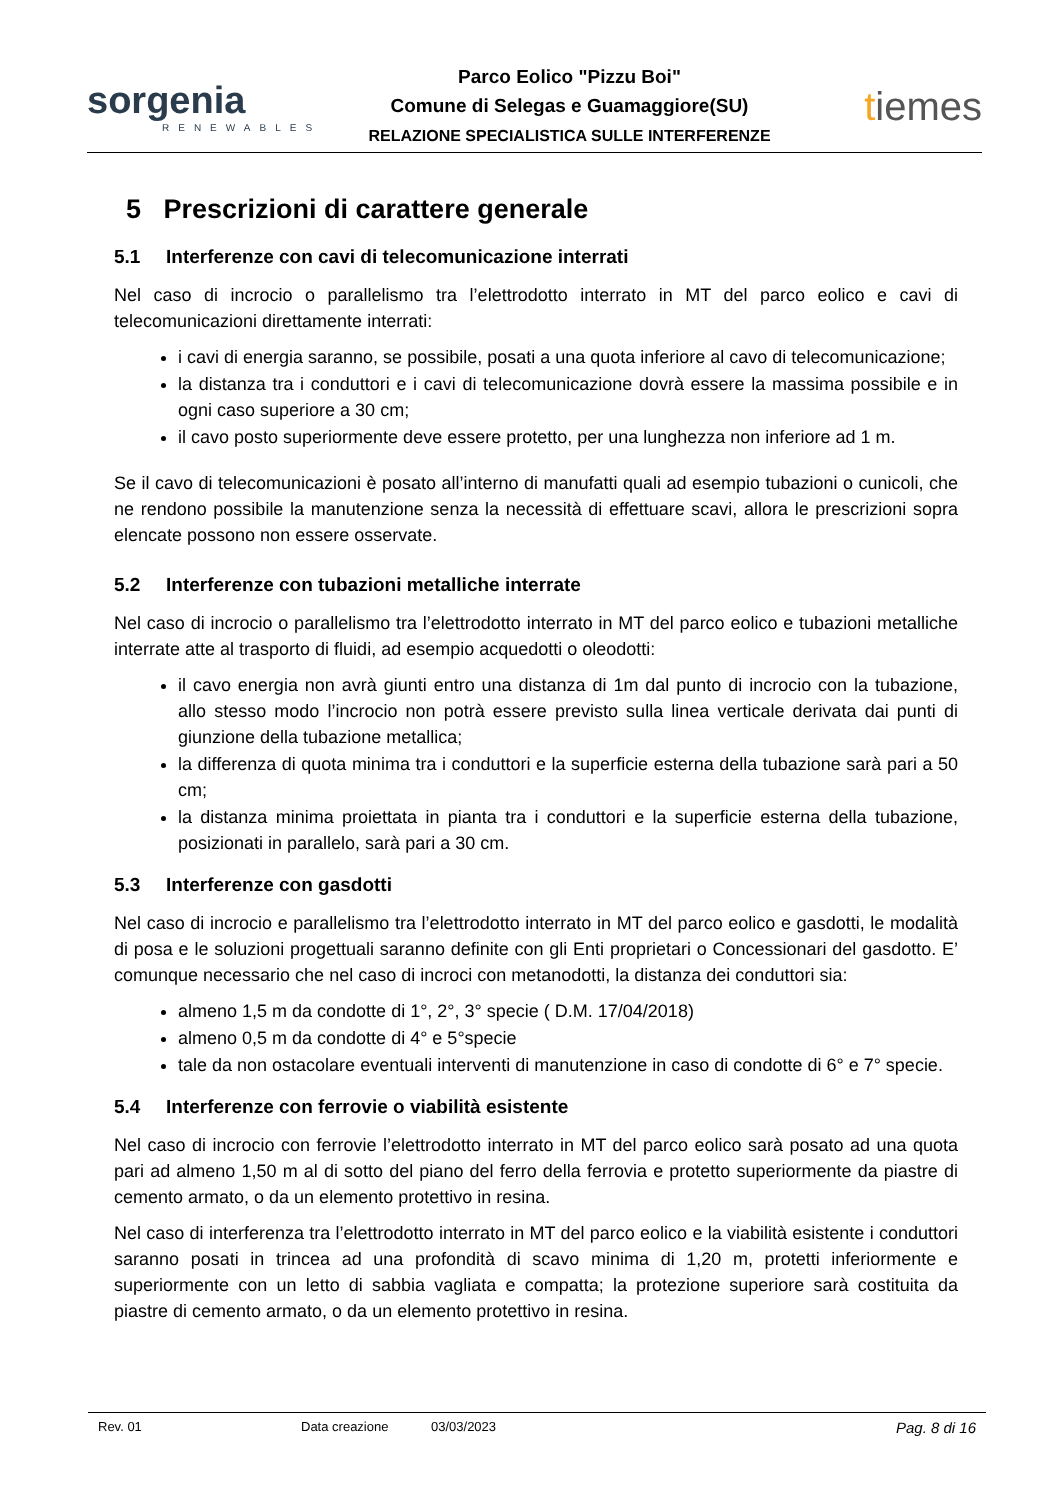sorgenia
RENEWABLES
Parco Eolico "Pizzu Boi"
Comune di Selegas e Guamaggiore(SU)
RELAZIONE SPECIALISTICA SULLE INTERFERENZE
tiemes
5 Prescrizioni di carattere generale
5.1 Interferenze con cavi di telecomunicazione interrati
Nel caso di incrocio o parallelismo tra l’elettrodotto interrato in MT del parco eolico e cavi di telecomunicazioni direttamente interrati:
i cavi di energia saranno, se possibile, posati a una quota inferiore al cavo di telecomunicazione;
la distanza tra i conduttori e i cavi di telecomunicazione dovrà essere la massima possibile e in ogni caso superiore a 30 cm;
il cavo posto superiormente deve essere protetto, per una lunghezza non inferiore ad 1 m.
Se il cavo di telecomunicazioni è posato all’interno di manufatti quali ad esempio tubazioni o cunicoli, che ne rendono possibile la manutenzione senza la necessità di effettuare scavi, allora le prescrizioni sopra elencate possono non essere osservate.
5.2 Interferenze con tubazioni metalliche interrate
Nel caso di incrocio o parallelismo tra l’elettrodotto interrato in MT del parco eolico e tubazioni metalliche interrate atte al trasporto di fluidi, ad esempio acquedotti o oleodotti:
il cavo energia non avrà giunti entro una distanza di 1m dal punto di incrocio con la tubazione, allo stesso modo l’incrocio non potrà essere previsto sulla linea verticale derivata dai punti di giunzione della tubazione metallica;
la differenza di quota minima tra i conduttori e la superficie esterna della tubazione sarà pari a 50 cm;
la distanza minima proiettata in pianta tra i conduttori e la superficie esterna della tubazione, posizionati in parallelo, sarà pari a 30 cm.
5.3 Interferenze con gasdotti
Nel caso di incrocio e parallelismo tra l’elettrodotto interrato in MT del parco eolico e gasdotti, le modalità di posa e le soluzioni progettuali saranno definite con gli Enti proprietari o Concessionari del gasdotto. E’ comunque necessario che nel caso di incroci con metanodotti, la distanza dei conduttori sia:
almeno 1,5 m da condotte di 1°, 2°, 3° specie ( D.M. 17/04/2018)
almeno 0,5 m da condotte di 4° e 5°specie
tale da non ostacolare eventuali interventi di manutenzione in caso di condotte di 6° e 7° specie.
5.4 Interferenze con ferrovie o viabilità esistente
Nel caso di incrocio con ferrovie l’elettrodotto interrato in MT del parco eolico sarà posato ad una quota pari ad almeno 1,50 m al di sotto del piano del ferro della ferrovia e protetto superiormente da piastre di cemento armato, o da un elemento protettivo in resina.
Nel caso di interferenza tra l’elettrodotto interrato in MT del parco eolico e la viabilità esistente i conduttori saranno posati in trincea ad una profondità di scavo minima di 1,20 m, protetti inferiormente e superiormente con un letto di sabbia vagliata e compatta; la protezione superiore sarà costituita da piastre di cemento armato, o da un elemento protettivo in resina.
Rev. 01 Data creazione 03/03/2023 Pag. 8 di 16